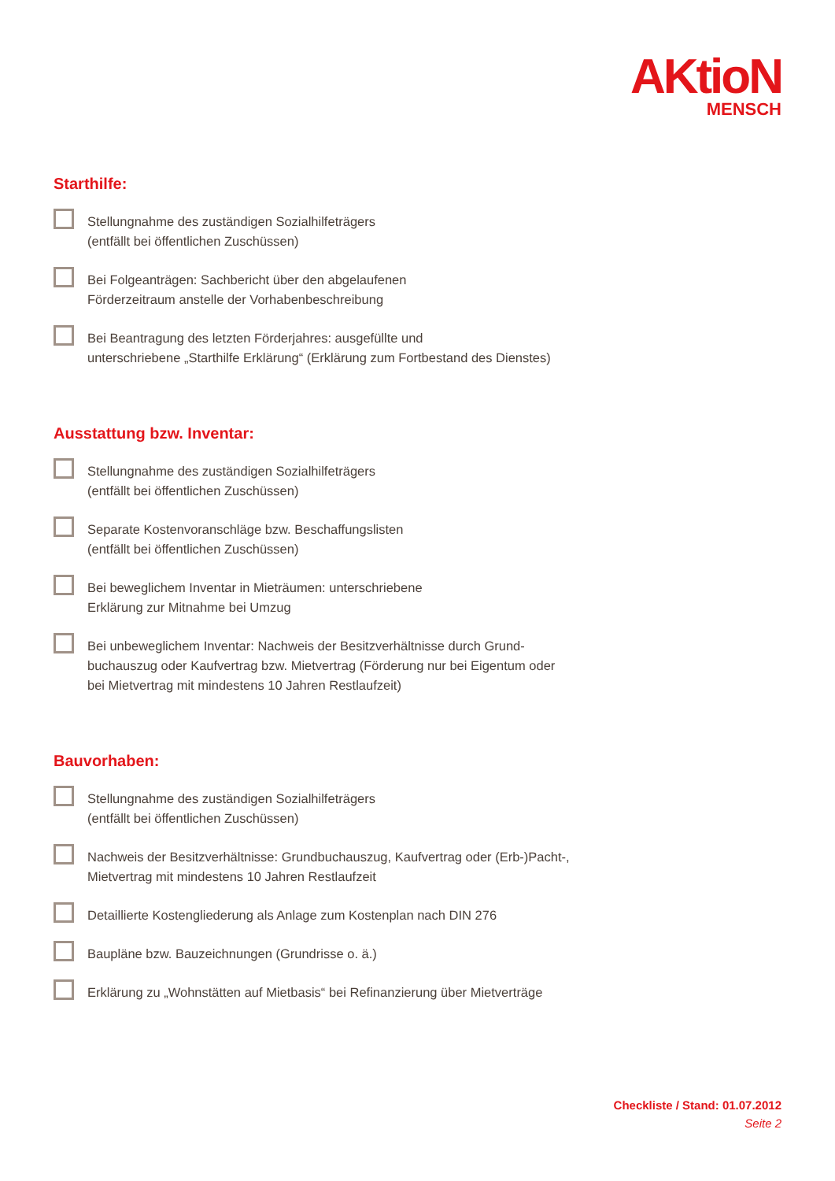AKtioN
MENSCH
Starthilfe:
Stellungnahme des zuständigen Sozialhilfeträgers
(entfällt bei öffentlichen Zuschüssen)
Bei Folgeanträgen: Sachbericht über den abgelaufenen
Förderzeitraum anstelle der Vorhabenbeschreibung
Bei Beantragung des letzten Förderjahres: ausgefüllte und
unterschriebene „Starthilfe Erklärung“ (Erklärung zum Fortbestand des Dienstes)
Ausstattung bzw. Inventar:
Stellungnahme des zuständigen Sozialhilfeträgers
(entfällt bei öffentlichen Zuschüssen)
Separate Kostenvoranschläge bzw. Beschaffungslisten
(entfällt bei öffentlichen Zuschüssen)
Bei beweglichem Inventar in Mieträumen: unterschriebene
Erklärung zur Mitnahme bei Umzug
Bei unbeweglichem Inventar: Nachweis der Besitzverhältnisse durch Grund-
buchauszug oder Kaufvertrag bzw. Mietvertrag (Förderung nur bei Eigentum oder
bei Mietvertrag mit mindestens 10 Jahren Restlaufzeit)
Bauvorhaben:
Stellungnahme des zuständigen Sozialhilfeträgers
(entfällt bei öffentlichen Zuschüssen)
Nachweis der Besitzverhältnisse: Grundbuchauszug, Kaufvertrag oder (Erb-)Pacht-,
Mietvertrag mit mindestens 10 Jahren Restlaufzeit
Detaillierte Kostengliederung als Anlage zum Kostenplan nach DIN 276
Baupläne bzw. Bauzeichnungen (Grundrisse o. ä.)
Erklärung zu „Wohnstätten auf Mietbasis“ bei Refinanzierung über Mietverträge
Checkliste / Stand: 01.07.2012
Seite 2